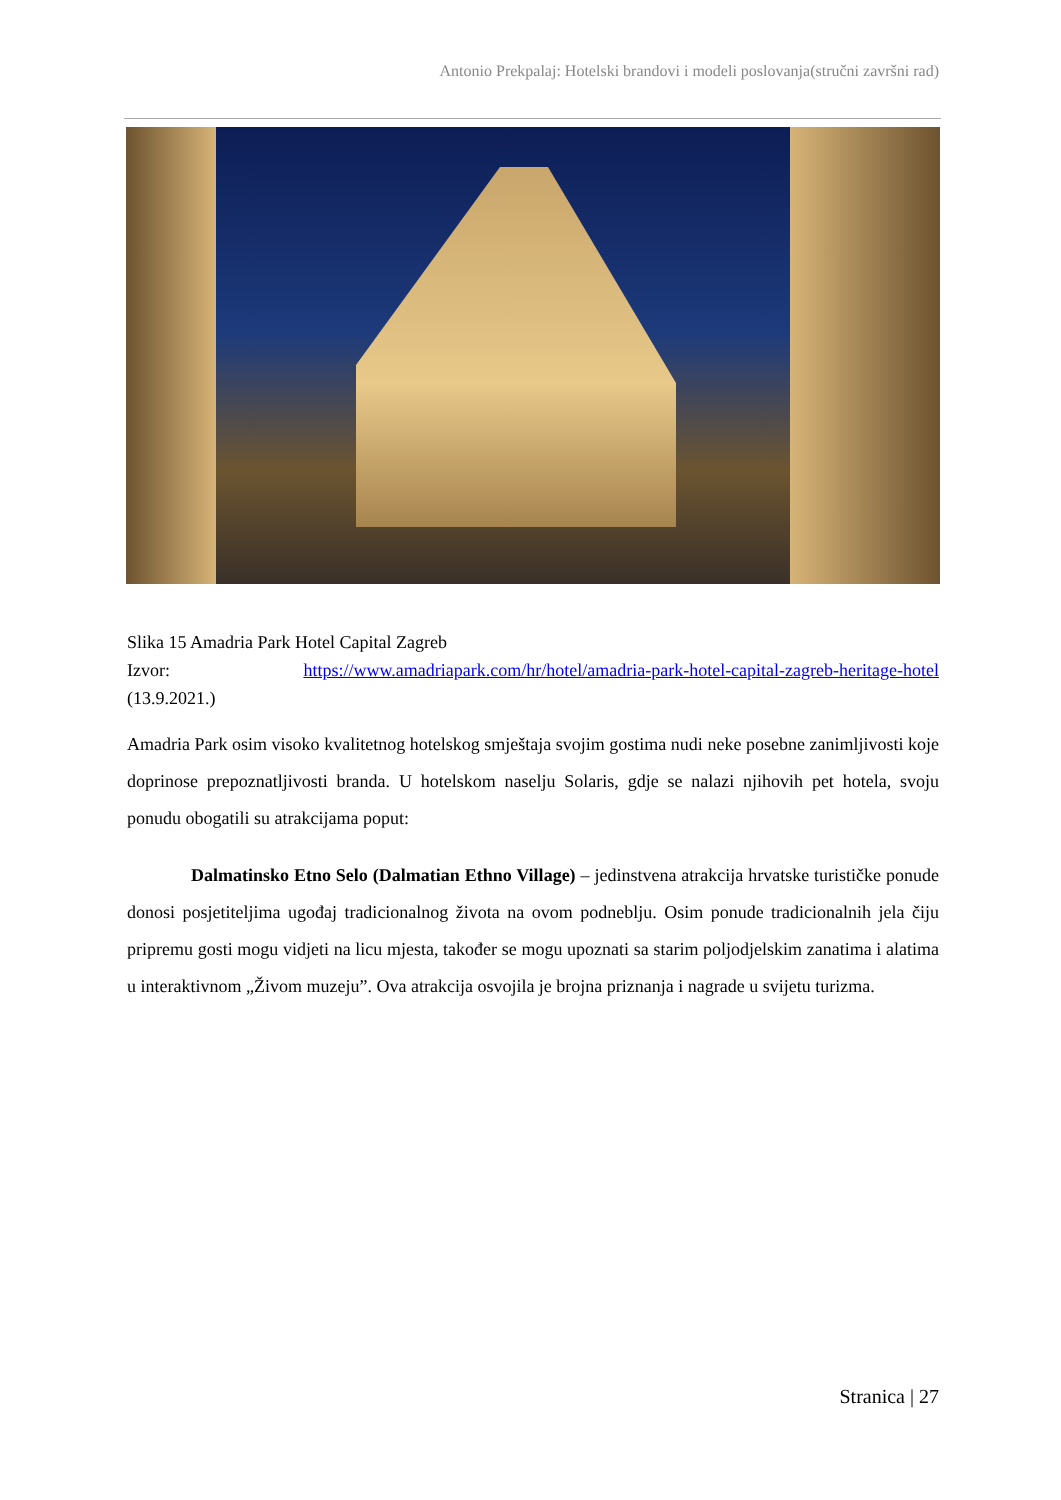Antonio Prekpalaj: Hotelski brandovi i modeli poslovanja(stručni završni rad)
Slika 15 Amadria Park Hotel Capital Zagreb
Izvor: https://www.amadriapark.com/hr/hotel/amadria-park-hotel-capital-zagreb-heritage-hotel (13.9.2021.)
Amadria Park osim visoko kvalitetnog hotelskog smještaja svojim gostima nudi neke posebne zanimljivosti koje doprinose prepoznatljivosti branda. U hotelskom naselju Solaris, gdje se nalazi njihovih pet hotela, svoju ponudu obogatili su atrakcijama poput:
Dalmatinsko Etno Selo (Dalmatian Ethno Village) – jedinstvena atrakcija hrvatske turističke ponude donosi posjetiteljima ugođaj tradicionalnog života na ovom podneblju. Osim ponude tradicionalnih jela čiju pripremu gosti mogu vidjeti na licu mjesta, također se mogu upoznati sa starim poljodjelskim zanatima i alatima u interaktivnom „Živom muzeju”. Ova atrakcija osvojila je brojna priznanja i nagrade u svijetu turizma.
Stranica | 27